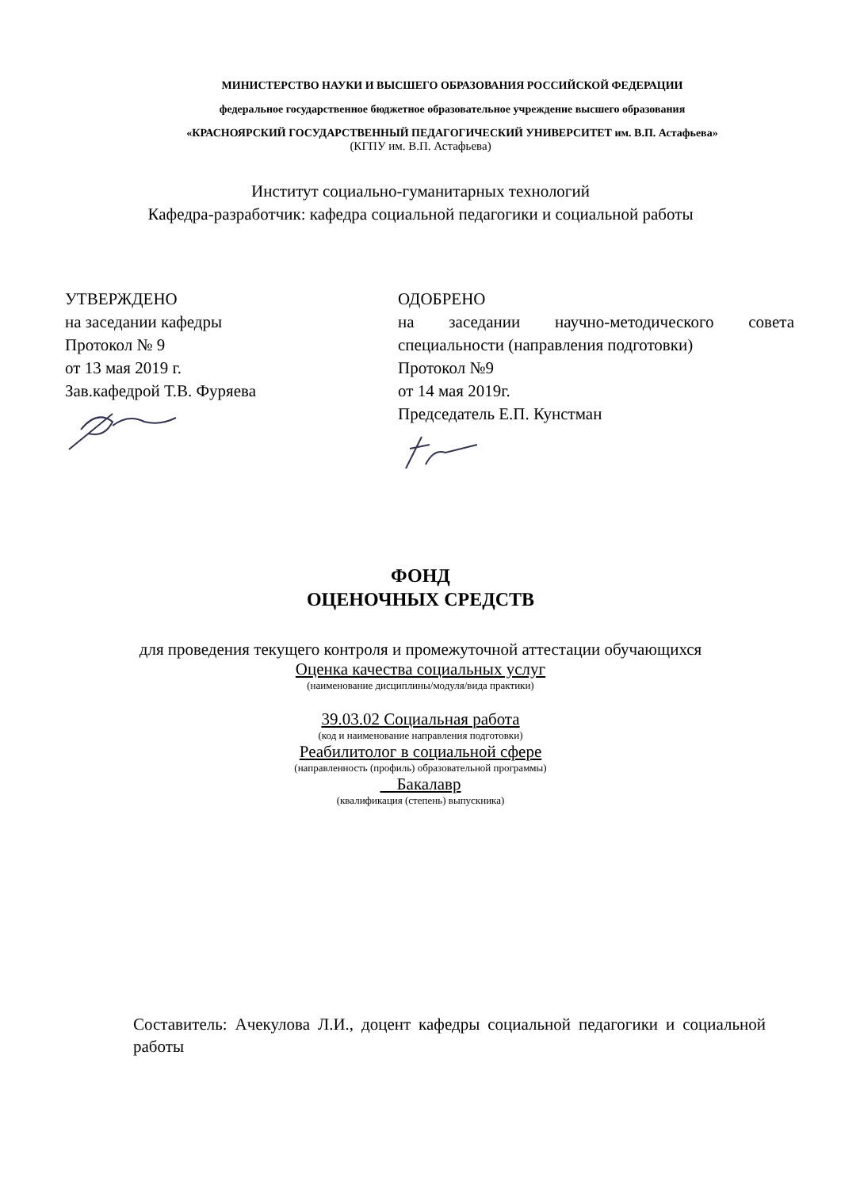МИНИСТЕРСТВО НАУКИ И ВЫСШЕГО ОБРАЗОВАНИЯ РОССИЙСКОЙ ФЕДЕРАЦИИ
федеральное государственное бюджетное образовательное учреждение высшего образования
«КРАСНОЯРСКИЙ ГОСУДАРСТВЕННЫЙ ПЕДАГОГИЧЕСКИЙ УНИВЕРСИТЕТ им. В.П. Астафьева»
(КГПУ им. В.П. Астафьева)
Институт социально-гуманитарных технологий
Кафедра-разработчик: кафедра социальной педагогики и социальной работы
УТВЕРЖДЕНО
на заседании кафедры
Протокол № 9
от 13 мая 2019 г.
Зав.кафедрой Т.В. Фуряева
ОДОБРЕНО
на заседании научно-методического совета
специальности (направления подготовки)
Протокол №9
от 14 мая 2019г.
Председатель Е.П. Кунстман
ФОНД
ОЦЕНОЧНЫХ СРЕДСТВ
для проведения текущего контроля и промежуточной аттестации обучающихся
Оценка качества социальных услуг
(наименование дисциплины/модуля/вида практики)
39.03.02 Социальная работа
(код и наименование направления подготовки)
Реабилитолог в социальной сфере
(направленность (профиль) образовательной программы)
Бакалавр
(квалификация (степень) выпускника)
Составитель: Ачекулова Л.И., доцент кафедры социальной педагогики и социальной работы